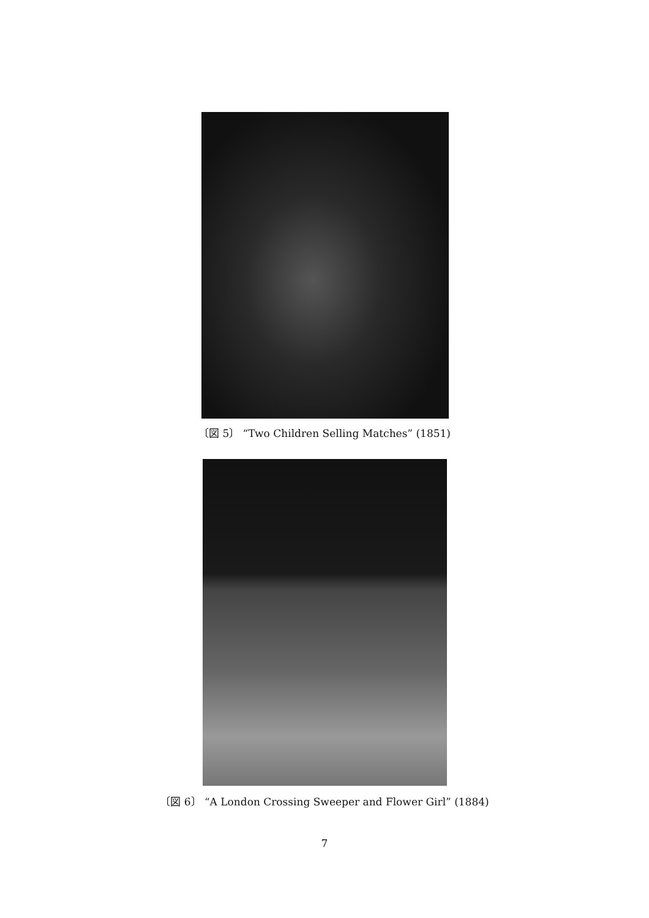〔図 5〕 “Two Children Selling Matches” (1851)
〔図 6〕 “A London Crossing Sweeper and Flower Girl” (1884)
7